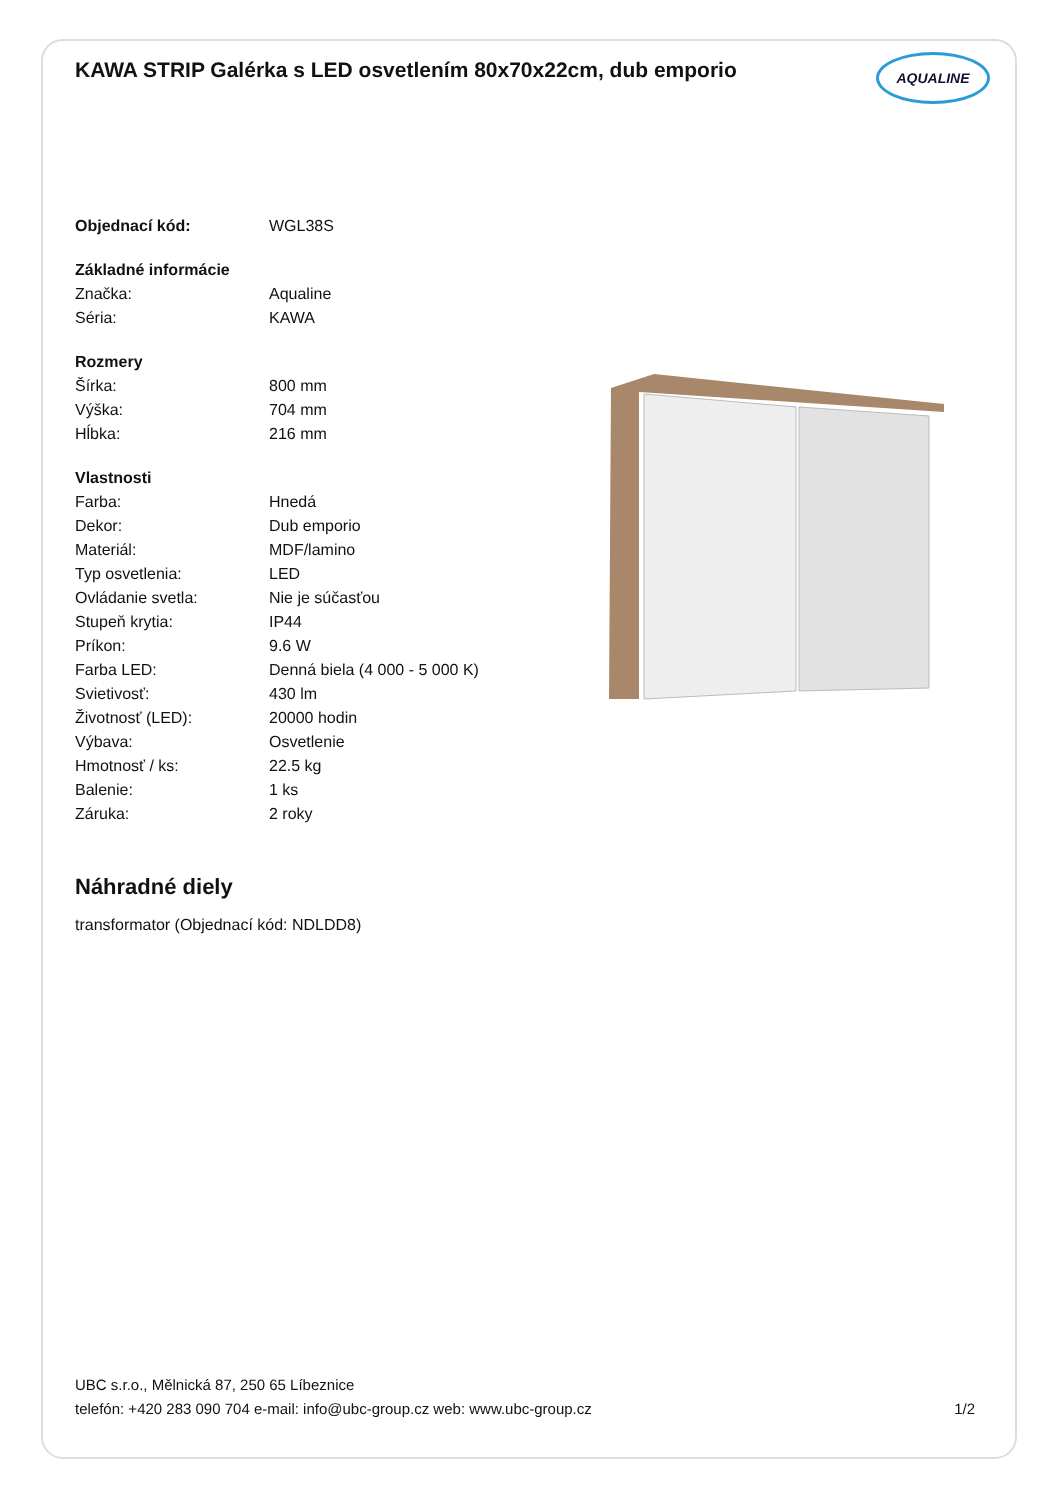KAWA STRIP Galérka s LED osvetlením 80x70x22cm, dub emporio
AQUALINE
| Objednací kód: | WGL38S |
| Základné informácie | |
| Značka: | Aqualine |
| Séria: | KAWA |
| Rozmery | |
| Šírka: | 800 mm |
| Výška: | 704 mm |
| Hĺbka: | 216 mm |
| Vlastnosti | |
| Farba: | Hnedá |
| Dekor: | Dub emporio |
| Materiál: | MDF/lamino |
| Typ osvetlenia: | LED |
| Ovládanie svetla: | Nie je súčasťou |
| Stupeň krytia: | IP44 |
| Príkon: | 9.6 W |
| Farba LED: | Denná biela (4 000 - 5 000 K) |
| Svietivosť: | 430 lm |
| Životnosť (LED): | 20000 hodin |
| Výbava: | Osvetlenie |
| Hmotnosť / ks: | 22.5 kg |
| Balenie: | 1 ks |
| Záruka: | 2 roky |
Náhradné diely
transformator (Objednací kód: NDLDD8)
UBC s.r.o., Mělnická 87, 250 65 Líbeznice
telefón: +420 283 090 704 e-mail: info@ubc-group.cz web: www.ubc-group.cz 1/2